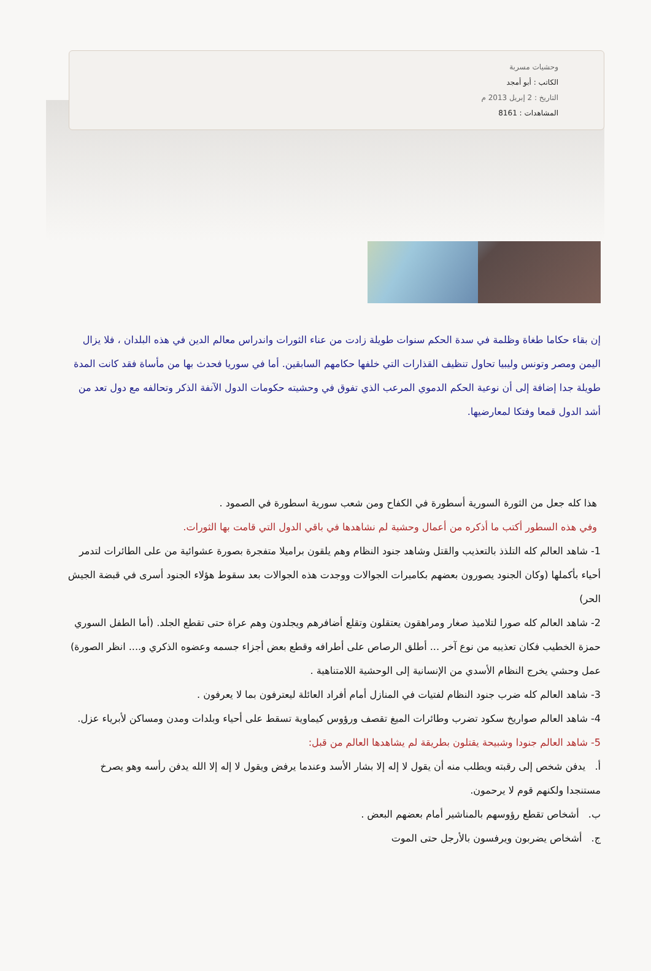وحشيات مسربة
الكاتب : أبو أمجد
التاريخ : 2 إبريل 2013 م
المشاهدات : 8161
إن بقاء حكاما طغاة وظلمة في سدة الحكم سنوات طويلة زادت من عناء الثورات واندراس معالم الدين في هذه البلدان ، فلا يزال اليمن ومصر وتونس وليبيا تحاول تنظيف القذارات التي خلفها حكامهم السابقين. أما في سوريا فحدث بها من مأساة فقد كانت المدة طويلة جدا إضافة إلى أن نوعية الحكم الدموي المرعب الذي تفوق في وحشيته حكومات الدول الآنفة الذكر وتحالفه مع دول تعد من أشد الدول قمعا وفتكا لمعارضيها.
هذا كله جعل من الثورة السورية أسطورة في الكفاح ومن شعب سورية اسطورة في الصمود .
وفي هذه السطور أكتب ما أذكره من أعمال وحشية لم نشاهدها في باقي الدول التي قامت بها الثورات.
1- شاهد العالم كله التلذذ بالتعذيب والقتل وشاهد جنود النظام وهم يلقون براميلا متفجرة بصورة عشوائية من على الطائرات لتدمر أحياء بأكملها (وكان الجنود يصورون بعضهم بكاميرات الجوالات ووجدت هذه الجوالات بعد سقوط هؤلاء الجنود أسرى في قبضة الجيش الحر)
2- شاهد العالم كله صورا لتلاميذ صغار ومراهقون يعتقلون وتقلع أضافرهم ويجلدون وهم عراة حتى تقطع الجلد. (أما الطفل السوري حمزة الخطيب فكان تعذيبه من نوع آخر ... أطلق الرصاص على أطرافه وقطع بعض أجزاء جسمه وعضوه الذكري و.... انظر الصورة) عمل وحشي يخرج النظام الأسدي من الإنسانية إلى الوحشية اللامتناهية .
3- شاهد العالم كله ضرب جنود النظام لفتيات في المنازل أمام أفراد العائلة ليعترفون بما لا يعرفون .
4- شاهد العالم صواريخ سكود تضرب وطائرات الميغ تقصف ورؤوس كيماوية تسقط على أحياء وبلدات ومدن ومساكن لأبرياء عزل.
5- شاهد العالم جنودا وشبيحة يقتلون بطريقة لم يشاهدها العالم من قبل:
أ. يدفن شخص إلى رقبته ويطلب منه أن يقول لا إله إلا بشار الأسد وعندما يرفض ويقول لا إله إلا الله يدفن رأسه وهو يصرخ مستنجدا ولكنهم قوم لا يرحمون.
ب. أشخاص تقطع رؤوسهم بالمناشير أمام بعضهم البعض .
ج. أشخاص يضربون ويرفسون بالأرجل حتى الموت